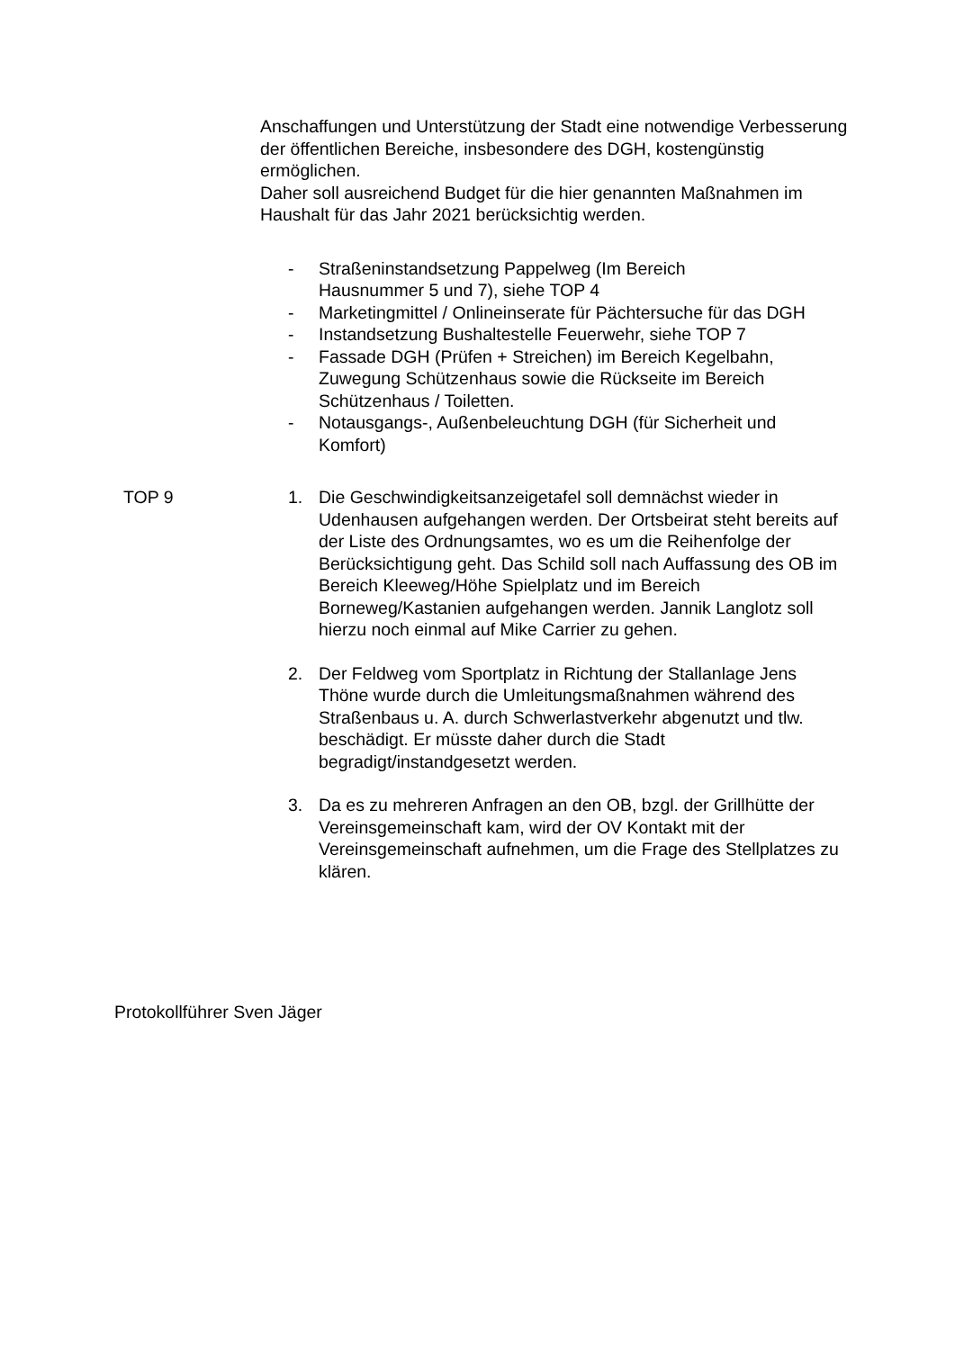Anschaffungen und Unterstützung der Stadt eine notwendige Verbesserung der öffentlichen Bereiche, insbesondere des DGH, kostengünstig ermöglichen.
Daher soll ausreichend Budget für die hier genannten Maßnahmen im Haushalt für das Jahr 2021 berücksichtig werden.
- Straßeninstandsetzung Pappelweg (Im Bereich
Hausnummer 5 und 7), siehe TOP 4
- Marketingmittel / Onlineinserate für Pächtersuche für das DGH
- Instandsetzung Bushaltestelle Feuerwehr, siehe TOP 7
- Fassade DGH (Prüfen + Streichen) im Bereich Kegelbahn, Zuwegung Schützenhaus sowie die Rückseite im Bereich Schützenhaus / Toiletten.
- Notausgangs-, Außenbeleuchtung DGH (für Sicherheit und Komfort)
TOP 9 1. Die Geschwindigkeitsanzeigetafel soll demnächst wieder in Udenhausen aufgehangen werden. Der Ortsbeirat steht bereits auf der Liste des Ordnungsamtes, wo es um die Reihenfolge der Berücksichtigung geht. Das Schild soll nach Auffassung des OB im Bereich Kleeweg/Höhe Spielplatz und im Bereich Borneweg/Kastanien aufgehangen werden. Jannik Langlotz soll hierzu noch einmal auf Mike Carrier zu gehen.
2. Der Feldweg vom Sportplatz in Richtung der Stallanlage Jens Thöne wurde durch die Umleitungsmaßnahmen während des Straßenbaus u. A. durch Schwerlastverkehr abgenutzt und tlw. beschädigt. Er müsste daher durch die Stadt begradigt/instandgesetzt werden.
3. Da es zu mehreren Anfragen an den OB, bzgl. der Grillhütte der Vereinsgemeinschaft kam, wird der OV Kontakt mit der Vereinsgemeinschaft aufnehmen, um die Frage des Stellplatzes zu klären.
Protokollführer Sven Jäger